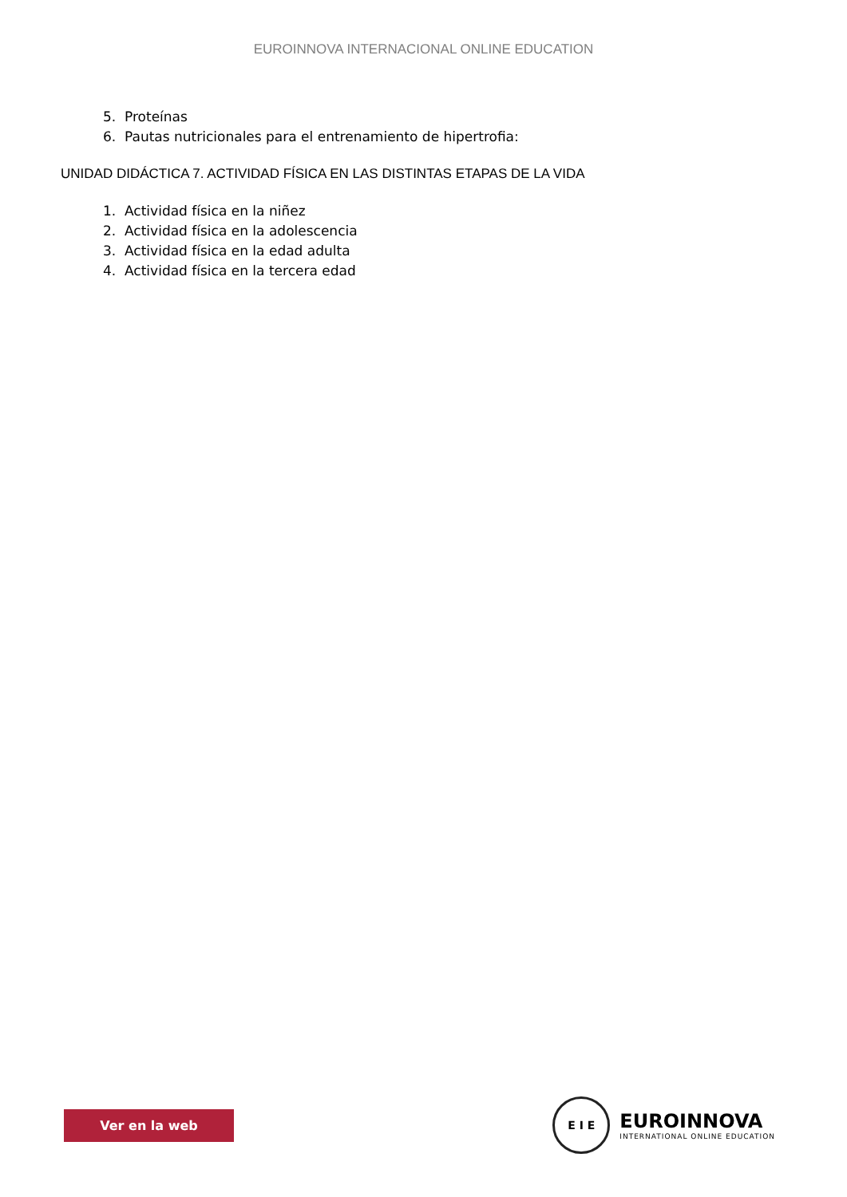EUROINNOVA INTERNACIONAL ONLINE EDUCATION
5. Proteínas
6. Pautas nutricionales para el entrenamiento de hipertrofia:
UNIDAD DIDÁCTICA 7. ACTIVIDAD FÍSICA EN LAS DISTINTAS ETAPAS DE LA VIDA
1. Actividad física en la niñez
2. Actividad física en la adolescencia
3. Actividad física en la edad adulta
4. Actividad física en la tercera edad
Ver en la web
E I E
EUROINNOVA
INTERNATIONAL ONLINE EDUCATION